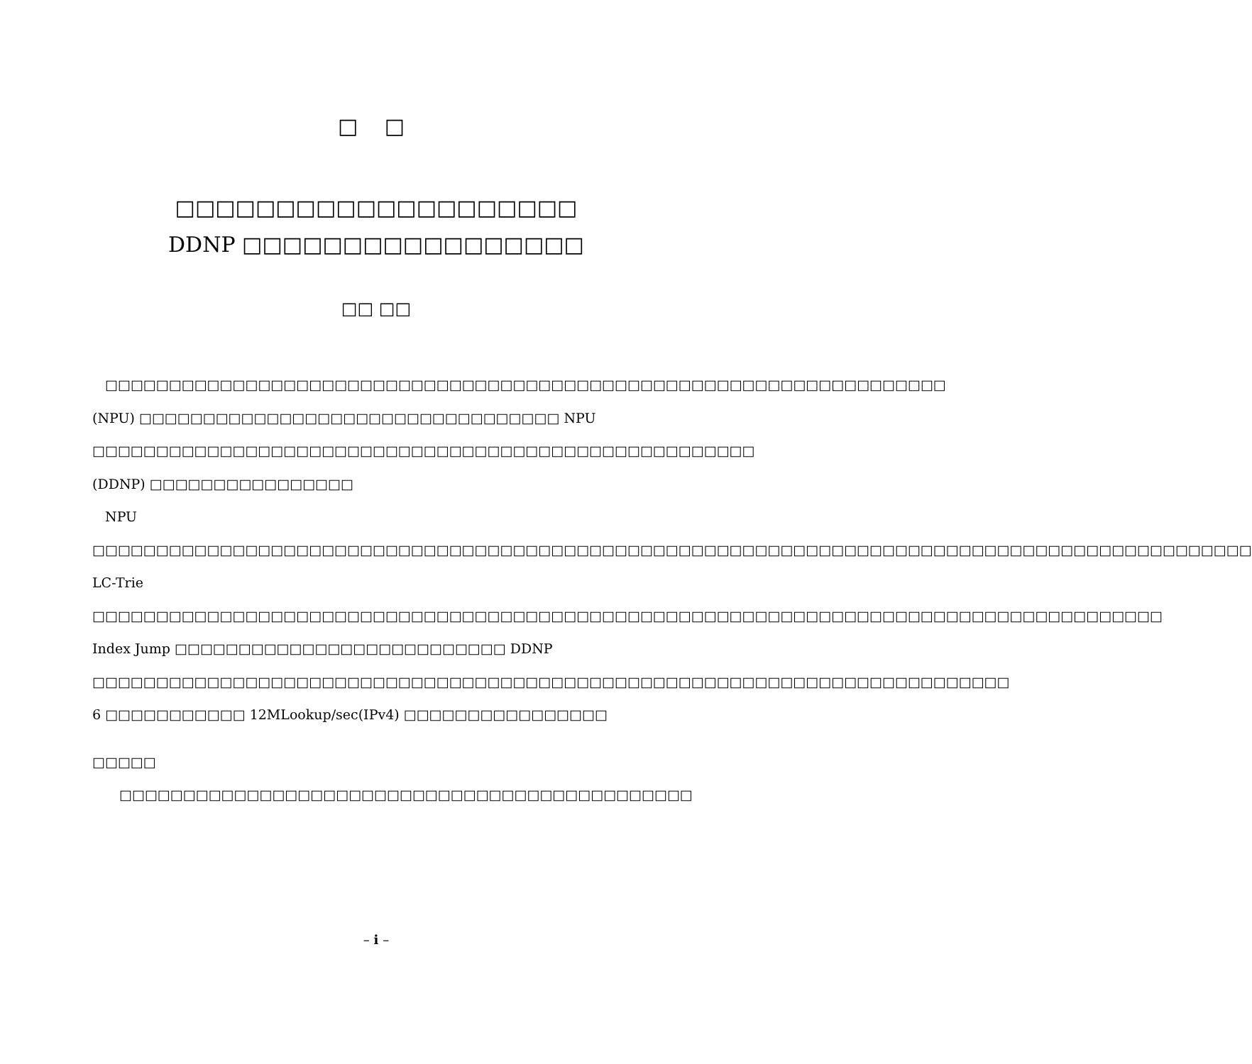□ □
□□□□□□□□□□□□□□□□□□□□
DDNP □□□□□□□□□□□□□□□□□
□□ □□
□□□□□□□□□□□□□□□□□□□□□□□□□□□□□□□□□□□□□□□□□□□□□□□□□□□□□□□□□□□□□□□□□□ (NPU) □□□□□□□□□□□□□□□□□□□□□□□□□□□□□□□□□ NPU □□□□□□□□□□□□□□□□□□□□□□□□□□□□□□□□□□□□□□□□□□□□□□□□□□□□ (DDNP) □□□□□□□□□□□□□□□□
NPU □□□□□□□□□□□□□□□□□□□□□□□□□□□□□□□□□□□□□□□□□□□□□□□□□□□□□□□□□□□□□□□□□□□□□□□□□□□□□□□□□□□□□□□□□□□ LC-Trie □□□□□□□□□□□□□□□□□□□□□□□□□□□□□□□□□□□□□□□□□□□□□□□□□□□□□□□□□□□□□□□□□□□□□□□□□□□□□□□□□□□□ Index Jump □□□□□□□□□□□□□□□□□□□□□□□□□□ DDNP □□□□□□□□□□□□□□□□□□□□□□□□□□□□□□□□□□□□□□□□□□□□□□□□□□□□□□□□□□□□□□□□□□□□□□□□ 6 □□□□□□□□□□□ 12MLookup/sec(IPv4) □□□□□□□□□□□□□□□□
□□□□□　 □□□□□□□□□□□□□□□□□□□□□□□□□□□□□□□□□□□□□□□□□□□□□
– i –